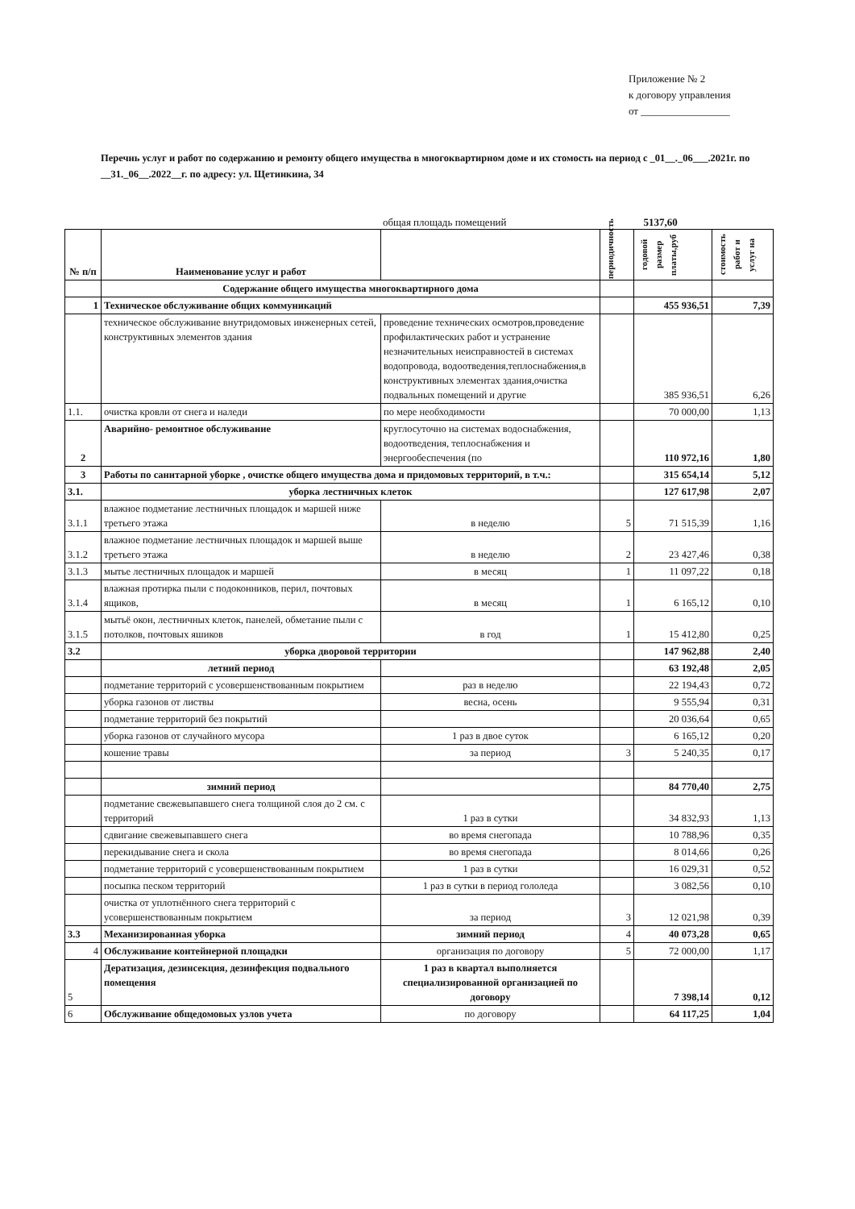Приложение № 2
к договору управления
от _________________
Перечнь услуг и работ по содержанию и ремонту общего имущества в многоквартирном доме и их стомость на период с _01__._06___.2021г. по __31._06__.2022__г. по адресу: ул. Щетинкина, 34
общая площадь помещений 5137,60
| № п/п | Наименование услуг и работ | | периодичность | годовой размер платы,руб | стоимость работ и услуг на |
| --- | --- | --- | --- | --- | --- |
| | Содержание общего имущества многоквартирного дома | | | | |
| 1 | Техническое обслуживание общих коммуникаций | | | 455 936,51 | 7,39 |
| | техническое обслуживание внутридомовых инженерных сетей, конструктивных элементов здания | проведение технических осмотров,проведение профилактических работ и устранение незначительных неисправностей в системах водопровода, водоотведения,теплоснабжения,в конструктивных элементах здания,очистка подвальных помещений и другие | | 385 936,51 | 6,26 |
| 1.1. | очистка кровли от снега и наледи | по мере необходимости | | 70 000,00 | 1,13 |
| 2 | Аварийно- ремонтное обслуживание | круглосуточно на системах водоснабжения, водоотведения, теплоснабжения и энергообеспечения (по | | 110 972,16 | 1,80 |
| 3 | Работы по санитарной уборке , очистке общего имущества дома и придомовых территорий, в т.ч.: | | | 315 654,14 | 5,12 |
| 3.1. | уборка лестничных клеток | | | 127 617,98 | 2,07 |
| 3.1.1 | влажное подметание лестничных площадок и маршей ниже третьего этажа | в неделю | 5 | 71 515,39 | 1,16 |
| 3.1.2 | влажное подметание лестничных площадок и маршей выше третьего этажа | в неделю | 2 | 23 427,46 | 0,38 |
| 3.1.3 | мытье лестничных площадок и маршей | в месяц | 1 | 11 097,22 | 0,18 |
| 3.1.4 | влажная протирка пыли с подоконников, перил, почтовых ящиков, | в месяц | 1 | 6 165,12 | 0,10 |
| 3.1.5 | мытьё окон, лестничных клеток, панелей, обметание пыли с потолков, почтовых яшиков | в год | 1 | 15 412,80 | 0,25 |
| 3.2 | уборка дворовой территории | | | 147 962,88 | 2,40 |
| | летний период | | | 63 192,48 | 2,05 |
| | подметание территорий с усовершенствованным покрытием | раз в неделю | | 22 194,43 | 0,72 |
| | уборка газонов от листвы | весна, осень | | 9 555,94 | 0,31 |
| | подметание территорий без покрытий | | | 20 036,64 | 0,65 |
| | уборка газонов от случайного мусора | 1 раз в двое суток | | 6 165,12 | 0,20 |
| | кошение травы | за период | 3 | 5 240,35 | 0,17 |
| | зимний период | | | 84 770,40 | 2,75 |
| | подметание свежевыпавшего снега толщиной слоя до 2 см. с территорий | 1 раз в сутки | | 34 832,93 | 1,13 |
| | сдвигание свежевыпавшего снега | во время снегопада | | 10 788,96 | 0,35 |
| | перекидывание снега и скола | во время снегопада | | 8 014,66 | 0,26 |
| | подметание территорий с усовершенствованным покрытием | 1 раз в сутки | | 16 029,31 | 0,52 |
| | посыпка песком территорий | 1 раз в сутки в период гололеда | | 3 082,56 | 0,10 |
| | очистка от уплотнённого снега территорий с усовершенствованным покрытием | за период | 3 | 12 021,98 | 0,39 |
| 3.3 | Механизированная уборка | зимний период | 4 | 40 073,28 | 0,65 |
| 4 | Обслуживание контейнерной площадки | организация по договору | 5 | 72 000,00 | 1,17 |
| 5 | Дератизация, дезинсекция, дезинфекция подвального помещения | 1 раз в квартал выполняется специализированной организацией по договору | | 7 398,14 | 0,12 |
| 6 | Обслуживание общедомовых узлов учета | по договору | | 64 117,25 | 1,04 |